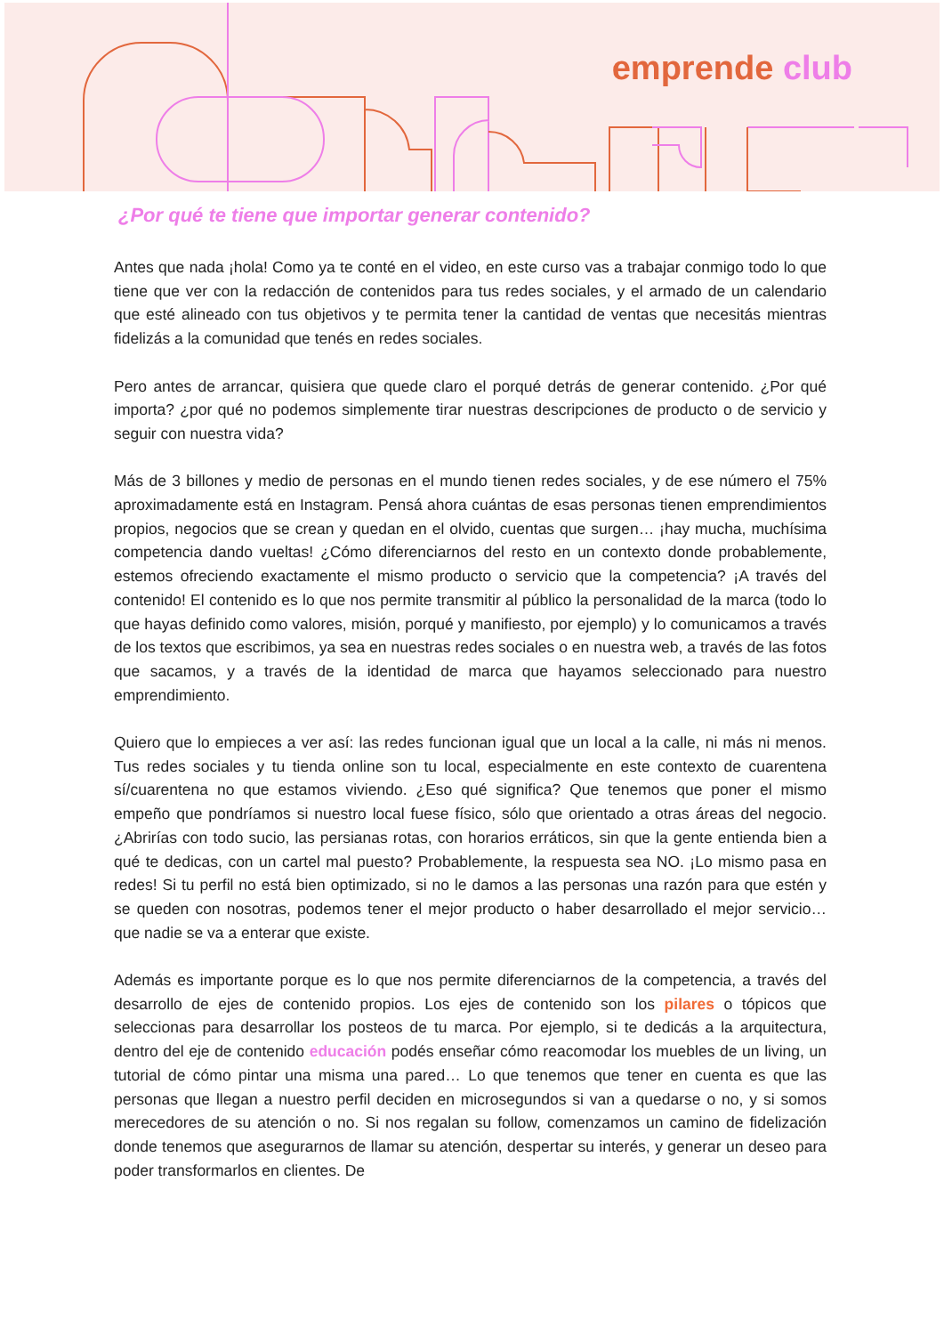emprende club
¿Por qué te tiene que importar generar contenido?
Antes que nada ¡hola! Como ya te conté en el video, en este curso vas a trabajar conmigo todo lo que tiene que ver con la redacción de contenidos para tus redes sociales, y el armado de un calendario que esté alineado con tus objetivos y te permita tener la cantidad de ventas que necesitás mientras fidelizás a la comunidad que tenés en redes sociales.
Pero antes de arrancar, quisiera que quede claro el porqué detrás de generar contenido. ¿Por qué importa? ¿por qué no podemos simplemente tirar nuestras descripciones de producto o de servicio y seguir con nuestra vida?
Más de 3 billones y medio de personas en el mundo tienen redes sociales, y de ese número el 75% aproximadamente está en Instagram. Pensá ahora cuántas de esas personas tienen emprendimientos propios, negocios que se crean y quedan en el olvido, cuentas que surgen… ¡hay mucha, muchísima competencia dando vueltas! ¿Cómo diferenciarnos del resto en un contexto donde probablemente, estemos ofreciendo exactamente el mismo producto o servicio que la competencia? ¡A través del contenido! El contenido es lo que nos permite transmitir al público la personalidad de la marca (todo lo que hayas definido como valores, misión, porqué y manifiesto, por ejemplo) y lo comunicamos a través de los textos que escribimos, ya sea en nuestras redes sociales o en nuestra web, a través de las fotos que sacamos, y a través de la identidad de marca que hayamos seleccionado para nuestro emprendimiento.
Quiero que lo empieces a ver así: las redes funcionan igual que un local a la calle, ni más ni menos. Tus redes sociales y tu tienda online son tu local, especialmente en este contexto de cuarentena sí/cuarentena no que estamos viviendo. ¿Eso qué significa? Que tenemos que poner el mismo empeño que pondríamos si nuestro local fuese físico, sólo que orientado a otras áreas del negocio. ¿Abrirías con todo sucio, las persianas rotas, con horarios erráticos, sin que la gente entienda bien a qué te dedicas, con un cartel mal puesto? Probablemente, la respuesta sea NO. ¡Lo mismo pasa en redes! Si tu perfil no está bien optimizado, si no le damos a las personas una razón para que estén y se queden con nosotras, podemos tener el mejor producto o haber desarrollado el mejor servicio… que nadie se va a enterar que existe.
Además es importante porque es lo que nos permite diferenciarnos de la competencia, a través del desarrollo de ejes de contenido propios. Los ejes de contenido son los pilares o tópicos que seleccionas para desarrollar los posteos de tu marca. Por ejemplo, si te dedicás a la arquitectura, dentro del eje de contenido educación podés enseñar cómo reacomodar los muebles de un living, un tutorial de cómo pintar una misma una pared… Lo que tenemos que tener en cuenta es que las personas que llegan a nuestro perfil deciden en microsegundos si van a quedarse o no, y si somos merecedores de su atención o no. Si nos regalan su follow, comenzamos un camino de fidelización donde tenemos que asegurarnos de llamar su atención, despertar su interés, y generar un deseo para poder transformarlos en clientes. De